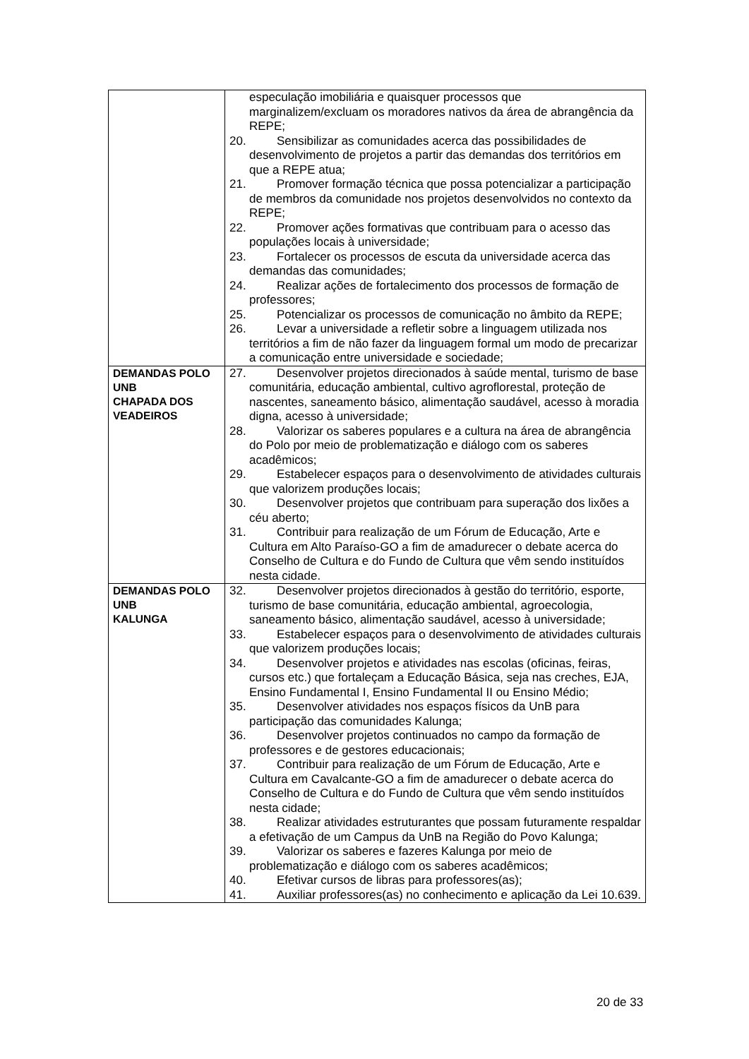| | especulação imobiliária e quaisquer processos que marginalizem/excluam os moradores nativos da área de abrangência da REPE; 20. Sensibilizar as comunidades acerca das possibilidades de desenvolvimento de projetos a partir das demandas dos territórios em que a REPE atua; 21. Promover formação técnica que possa potencializar a participação de membros da comunidade nos projetos desenvolvidos no contexto da REPE; 22. Promover ações formativas que contribuam para o acesso das populações locais à universidade; 23. Fortalecer os processos de escuta da universidade acerca das demandas das comunidades; 24. Realizar ações de fortalecimento dos processos de formação de professores; 25. Potencializar os processos de comunicação no âmbito da REPE; 26. Levar a universidade a refletir sobre a linguagem utilizada nos territórios a fim de não fazer da linguagem formal um modo de precarizar a comunicação entre universidade e sociedade; |
| DEMANDAS POLO UNB CHAPADA DOS VEADEIROS | 27. Desenvolver projetos direcionados à saúde mental, turismo de base comunitária, educação ambiental, cultivo agroflorestal, proteção de nascentes, saneamento básico, alimentação saudável, acesso à moradia digna, acesso à universidade; 28. Valorizar os saberes populares e a cultura na área de abrangência do Polo por meio de problematização e diálogo com os saberes acadêmicos; 29. Estabelecer espaços para o desenvolvimento de atividades culturais que valorizem produções locais; 30. Desenvolver projetos que contribuam para superação dos lixões a céu aberto; 31. Contribuir para realização de um Fórum de Educação, Arte e Cultura em Alto Paraíso-GO a fim de amadurecer o debate acerca do Conselho de Cultura e do Fundo de Cultura que vêm sendo instituídos nesta cidade. |
| DEMANDAS POLO UNB KALUNGA | 32. Desenvolver projetos direcionados à gestão do território, esporte, turismo de base comunitária, educação ambiental, agroecologia, saneamento básico, alimentação saudável, acesso à universidade; 33. Estabelecer espaços para o desenvolvimento de atividades culturais que valorizem produções locais; 34. Desenvolver projetos e atividades nas escolas (oficinas, feiras, cursos etc.) que fortaleçam a Educação Básica, seja nas creches, EJA, Ensino Fundamental I, Ensino Fundamental II ou Ensino Médio; 35. Desenvolver atividades nos espaços físicos da UnB para participação das comunidades Kalunga; 36. Desenvolver projetos continuados no campo da formação de professores e de gestores educacionais; 37. Contribuir para realização de um Fórum de Educação, Arte e Cultura em Cavalcante-GO a fim de amadurecer o debate acerca do Conselho de Cultura e do Fundo de Cultura que vêm sendo instituídos nesta cidade; 38. Realizar atividades estruturantes que possam futuramente respaldar a efetivação de um Campus da UnB na Região do Povo Kalunga; 39. Valorizar os saberes e fazeres Kalunga por meio de problematização e diálogo com os saberes acadêmicos; 40. Efetivar cursos de libras para professores(as); 41. Auxiliar professores(as) no conhecimento e aplicação da Lei 10.639. |
20 de 33